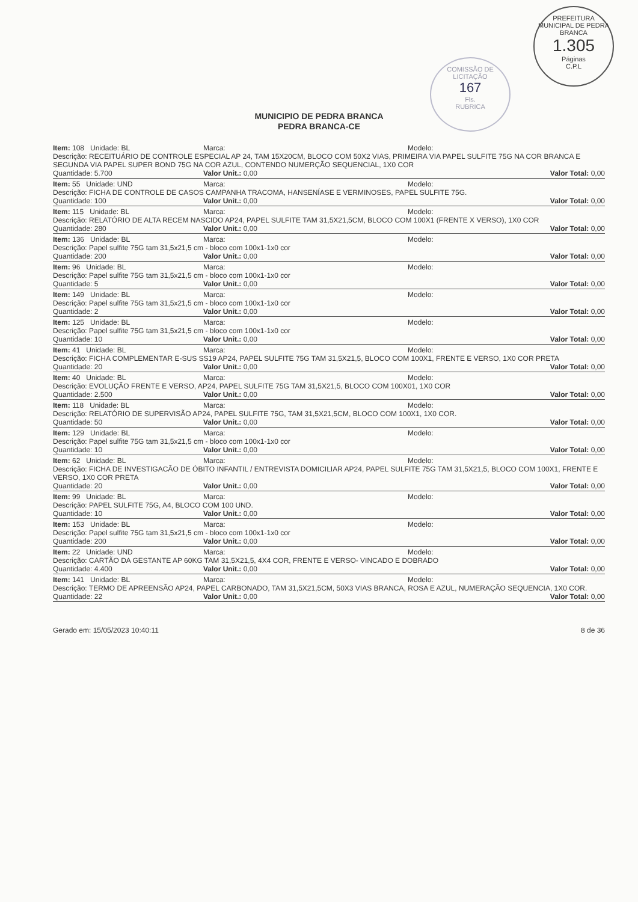PREFEITURA MUNICIPAL DE PEDRA BRANCA
1.305
Páginas
C.P.L
COMISSÃO DE LICITAÇÃO
167
Fls.
RUBRICA
MUNICIPIO DE PEDRA BRANCA
PEDRA BRANCA-CE
Item: 108 Unidade: BL Marca: Modelo:
Descrição: RECEITUÁRIO DE CONTROLE ESPECIAL AP 24, TAM 15X20CM, BLOCO COM 50X2 VIAS, PRIMEIRA VIA PAPEL SULFITE 75G NA COR BRANCA E SEGUNDA VIA PAPEL SUPER BOND 75G NA COR AZUL, CONTENDO NUMERÇÃO SEQUENCIAL, 1X0 COR
Quantidade: 5.700 Valor Unit.: 0,00 Valor Total: 0,00
Item: 55 Unidade: UND Marca: Modelo:
Descrição: FICHA DE CONTROLE DE CASOS CAMPANHA TRACOMA, HANSENÍASE E VERMINOSES, PAPEL SULFITE 75G.
Quantidade: 100 Valor Unit.: 0,00 Valor Total: 0,00
Item: 115 Unidade: BL Marca: Modelo:
Descrição: RELATÓRIO DE ALTA RECEM NASCIDO AP24, PAPEL SULFITE TAM 31,5X21,5CM, BLOCO COM 100X1 (FRENTE X VERSO), 1X0 COR
Quantidade: 280 Valor Unit.: 0,00 Valor Total: 0,00
Item: 136 Unidade: BL Marca: Modelo:
Descrição: Papel sulfite 75G tam 31,5x21,5 cm - bloco com 100x1-1x0 cor
Quantidade: 200 Valor Unit.: 0,00 Valor Total: 0,00
Item: 96 Unidade: BL Marca: Modelo:
Descrição: Papel sulfite 75G tam 31,5x21,5 cm - bloco com 100x1-1x0 cor
Quantidade: 5 Valor Unit.: 0,00 Valor Total: 0,00
Item: 149 Unidade: BL Marca: Modelo:
Descrição: Papel sulfite 75G tam 31,5x21,5 cm - bloco com 100x1-1x0 cor
Quantidade: 2 Valor Unit.: 0,00 Valor Total: 0,00
Item: 125 Unidade: BL Marca: Modelo:
Descrição: Papel sulfite 75G tam 31,5x21,5 cm - bloco com 100x1-1x0 cor
Quantidade: 10 Valor Unit.: 0,00 Valor Total: 0,00
Item: 41 Unidade: BL Marca: Modelo:
Descrição: FICHA COMPLEMENTAR E-SUS SS19 AP24, PAPEL SULFITE 75G TAM 31,5X21,5, BLOCO COM 100X1, FRENTE E VERSO, 1X0 COR PRETA
Quantidade: 20 Valor Unit.: 0,00 Valor Total: 0,00
Item: 40 Unidade: BL Marca: Modelo:
Descrição: EVOLUÇÃO FRENTE E VERSO, AP24, PAPEL SULFITE 75G TAM 31,5X21,5, BLOCO COM 100X01, 1X0 COR
Quantidade: 2.500 Valor Unit.: 0,00 Valor Total: 0,00
Item: 118 Unidade: BL Marca: Modelo:
Descrição: RELATÓRIO DE SUPERVISÃO AP24, PAPEL SULFITE 75G, TAM 31,5X21,5CM, BLOCO COM 100X1, 1X0 COR.
Quantidade: 50 Valor Unit.: 0,00 Valor Total: 0,00
Item: 129 Unidade: BL Marca: Modelo:
Descrição: Papel sulfite 75G tam 31,5x21,5 cm - bloco com 100x1-1x0 cor
Quantidade: 10 Valor Unit.: 0,00 Valor Total: 0,00
Item: 62 Unidade: BL Marca: Modelo:
Descrição: FICHA DE INVESTIGACÃO DE ÓBITO INFANTIL / ENTREVISTA DOMICILIAR AP24, PAPEL SULFITE 75G TAM 31,5X21,5, BLOCO COM 100X1, FRENTE E VERSO, 1X0 COR PRETA
Quantidade: 20 Valor Unit.: 0,00 Valor Total: 0,00
Item: 99 Unidade: BL Marca: Modelo:
Descrição: PAPEL SULFITE 75G, A4, BLOCO COM 100 UND.
Quantidade: 10 Valor Unit.: 0,00 Valor Total: 0,00
Item: 153 Unidade: BL Marca: Modelo:
Descrição: Papel sulfite 75G tam 31,5x21,5 cm - bloco com 100x1-1x0 cor
Quantidade: 200 Valor Unit.: 0,00 Valor Total: 0,00
Item: 22 Unidade: UND Marca: Modelo:
Descrição: CARTÃO DA GESTANTE AP 60KG TAM 31,5X21,5, 4X4 COR, FRENTE E VERSO- VINCADO E DOBRADO
Quantidade: 4.400 Valor Unit.: 0,00 Valor Total: 0,00
Item: 141 Unidade: BL Marca: Modelo:
Descrição: TERMO DE APREENSÃO AP24, PAPEL CARBONADO, TAM 31,5X21,5CM, 50X3 VIAS BRANCA, ROSA E AZUL, NUMERAÇÃO SEQUENCIA, 1X0 COR.
Quantidade: 22 Valor Unit.: 0,00 Valor Total: 0,00
Gerado em: 15/05/2023 10:40:11 8 de 36